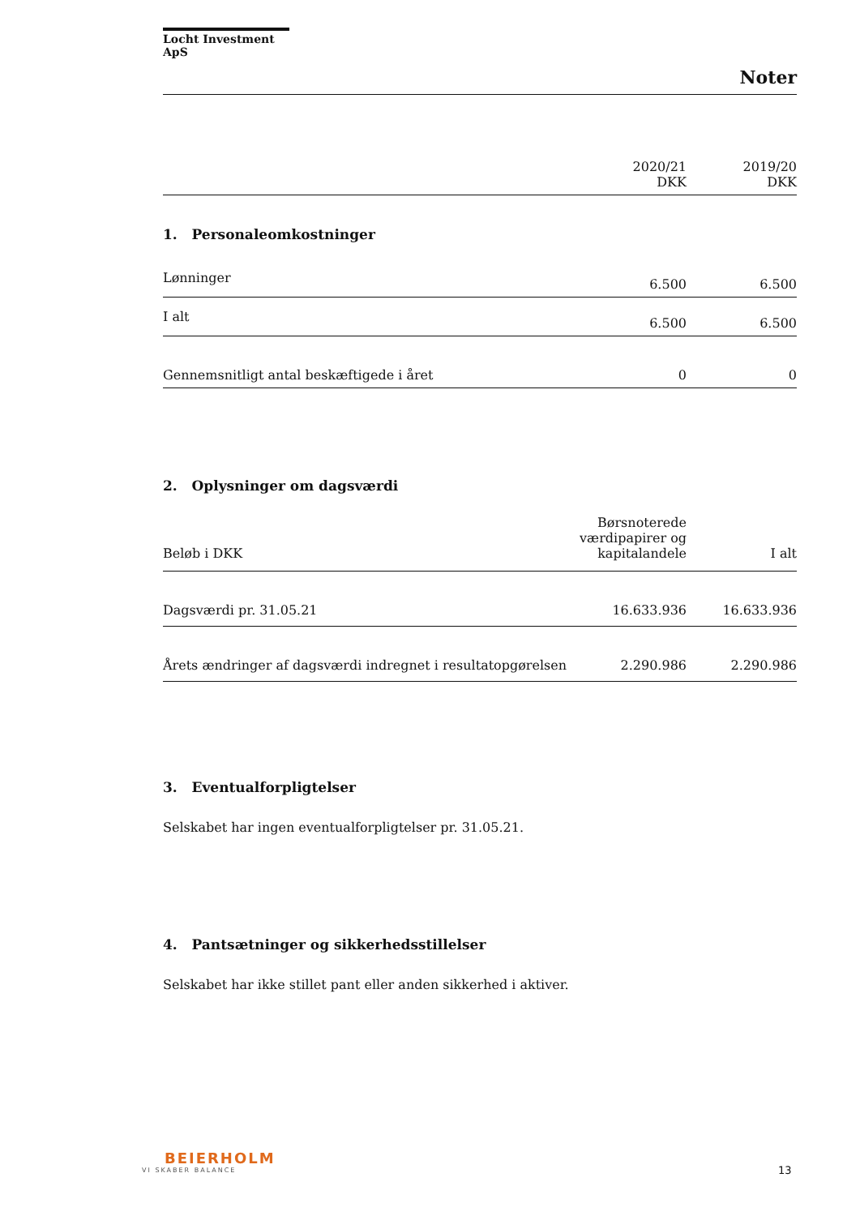Locht Investment ApS
Noter
| | 2020/21 DKK | 2019/20 DKK |
| --- | --- | --- |
1. Personaleomkostninger
| Lønninger | 6.500 | 6.500 |
| I alt | 6.500 | 6.500 |
| Gennemsnitligt antal beskæftigede i året | 0 | 0 |
2. Oplysninger om dagsværdi
| Beløb i DKK | Børsnoterede værdipapirer og kapitalandele | I alt |
| --- | --- | --- |
| Dagsværdi pr. 31.05.21 | 16.633.936 | 16.633.936 |
| Årets ændringer af dagsværdi indregnet i resultatopgørelsen | 2.290.986 | 2.290.986 |
3. Eventualforpligtelser
Selskabet har ingen eventualforpligtelser pr. 31.05.21.
4. Pantsætninger og sikkerhedsstillelser
Selskabet har ikke stillet pant eller anden sikkerhed i aktiver.
BEIERHOLM
VI SKABER BALANCE
13